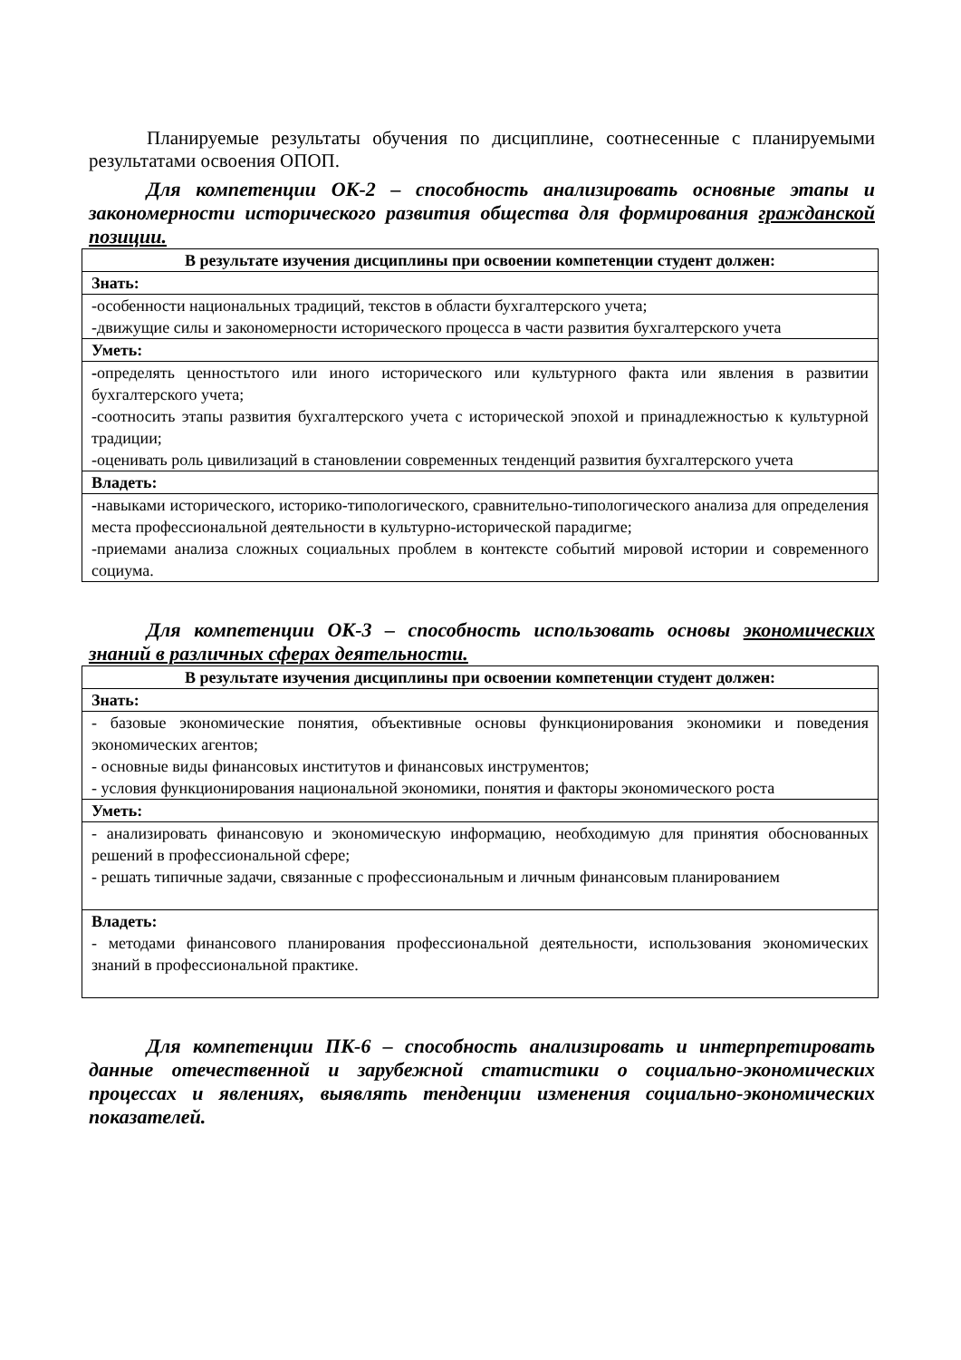Планируемые результаты обучения по дисциплине, соотнесенные с планируемыми результатами освоения ОПОП.
Для компетенции ОК-2 – способность анализировать основные этапы и закономерности исторического развития общества для формирования гражданской позиции.
| В результате изучения дисциплины при освоении компетенции студент должен: |
| --- |
| Знать: |
| -особенности национальных традиций, текстов в области бухгалтерского учета; -движущие силы и закономерности исторического процесса в части развития бухгалтерского учета |
| Уметь: |
| - определять ценностьтого или иного исторического или культурного факта или явления в развитии бухгалтерского учета; -соотносить этапы развития бухгалтерского учета с исторической эпохой и принадлежностью к культурной традиции; -оценивать роль цивилизаций в становлении современных тенденций развития бухгалтерского учета |
| Владеть: |
| - навыками исторического, историко-типологического, сравнительно-типологического анализа для определения места профессиональной деятельности в культурно-исторической парадигме; -приемами анализа сложных социальных проблем в контексте событий мировой истории и современного социума. |
Для компетенции ОК-3 – способность использовать основы экономических знаний в различных сферах деятельности.
| В результате изучения дисциплины при освоении компетенции студент должен: |
| --- |
| Знать: |
| - базовые экономические понятия, объективные основы функционирования экономики и поведения экономических агентов; - основные виды финансовых институтов и финансовых инструментов; - условия функционирования национальной экономики, понятия и факторы экономического роста |
| Уметь: |
| - анализировать финансовую и экономическую информацию, необходимую для принятия обоснованных решений в профессиональной сфере; - решать типичные задачи, связанные с профессиональным и личным финансовым планированием |
| Владеть: - методами финансового планирования профессиональной деятельности, использования экономических знаний в профессиональной практике. |
Для компетенции ПК-6 – способность анализировать и интерпретировать данные отечественной и зарубежной статистики о социально-экономических процессах и явлениях, выявлять тенденции изменения социально-экономических показателей.